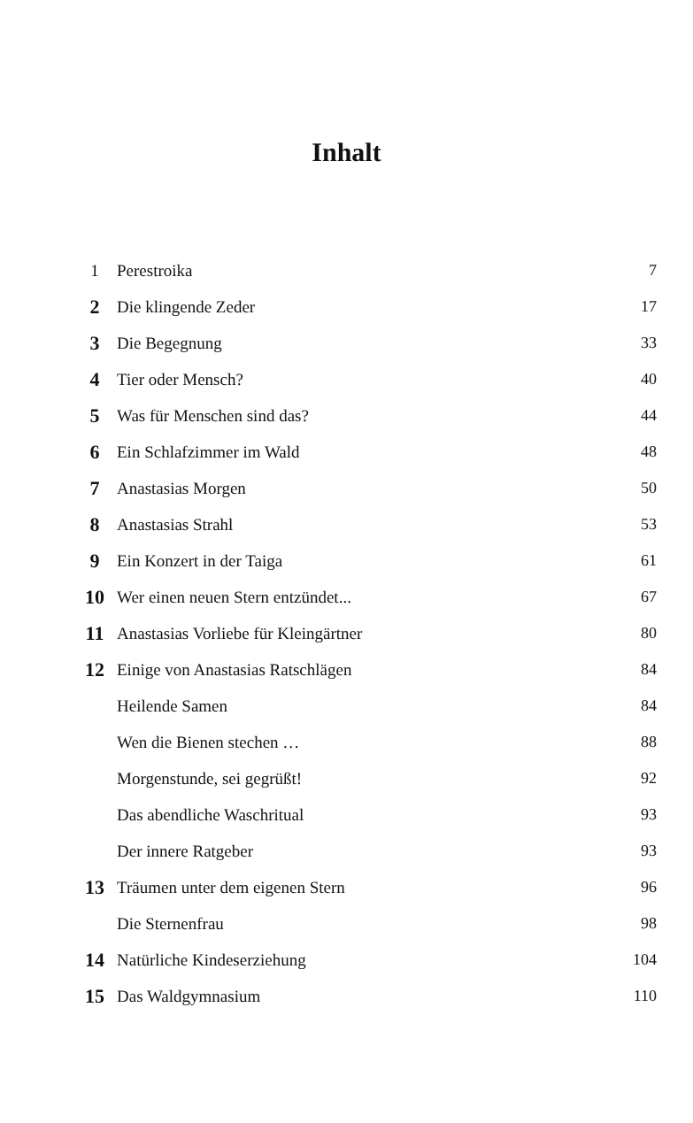Inhalt
| 1 | Perestroika | 7 |
| 2 | Die klingende Zeder | 17 |
| 3 | Die Begegnung | 33 |
| 4 | Tier oder Mensch? | 40 |
| 5 | Was für Menschen sind das? | 44 |
| 6 | Ein Schlafzimmer im Wald | 48 |
| 7 | Anastasias Morgen | 50 |
| 8 | Anastasias Strahl | 53 |
| 9 | Ein Konzert in der Taiga | 61 |
| 10 | Wer einen neuen Stern entzündet... | 67 |
| 11 | Anastasias Vorliebe für Kleingärtner | 80 |
| 12 | Einige von Anastasias Ratschlägen | 84 |
| | Heilende Samen | 84 |
| | Wen die Bienen stechen … | 88 |
| | Morgenstunde, sei gegrüßt! | 92 |
| | Das abendliche Waschritual | 93 |
| | Der innere Ratgeber | 93 |
| 13 | Träumen unter dem eigenen Stern | 96 |
| | Die Sternenfrau | 98 |
| 14 | Natürliche Kindeserziehung | 104 |
| 15 | Das Waldgymnasium | 110 |